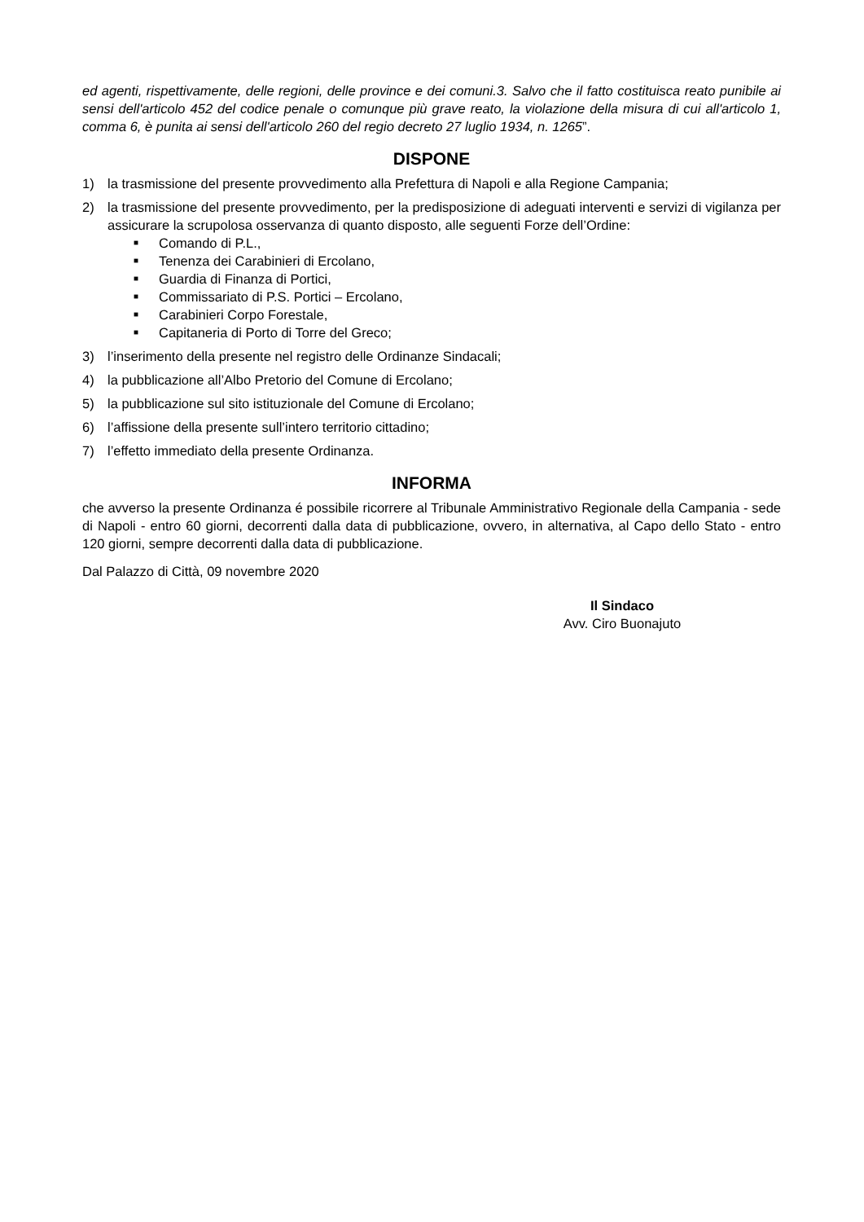ed agenti, rispettivamente, delle regioni, delle province e dei comuni.3. Salvo che il fatto costituisca reato punibile ai sensi dell'articolo 452 del codice penale o comunque più grave reato, la violazione della misura di cui all'articolo 1, comma 6, è punita ai sensi dell'articolo 260 del regio decreto 27 luglio 1934, n. 1265”.
DISPONE
1) la trasmissione del presente provvedimento alla Prefettura di Napoli e alla Regione Campania;
2) la trasmissione del presente provvedimento, per la predisposizione di adeguati interventi e servizi di vigilanza per assicurare la scrupolosa osservanza di quanto disposto, alle seguenti Forze dell’Ordine:
■ Comando di P.L.,
■ Tenenza dei Carabinieri di Ercolano,
■ Guardia di Finanza di Portici,
■ Commissariato di P.S. Portici – Ercolano,
■ Carabinieri Corpo Forestale,
■ Capitaneria di Porto di Torre del Greco;
3) l’inserimento della presente nel registro delle Ordinanze Sindacali;
4) la pubblicazione all’Albo Pretorio del Comune di Ercolano;
5) la pubblicazione sul sito istituzionale del Comune di Ercolano;
6) l’affissione della presente sull’intero territorio cittadino;
7) l’effetto immediato della presente Ordinanza.
INFORMA
che avverso la presente Ordinanza é possibile ricorrere al Tribunale Amministrativo Regionale della Campania - sede di Napoli - entro 60 giorni, decorrenti dalla data di pubblicazione, ovvero, in alternativa, al Capo dello Stato - entro 120 giorni, sempre decorrenti dalla data di pubblicazione.
Dal Palazzo di Città, 09 novembre 2020
Il Sindaco
Avv. Ciro Buonajuto